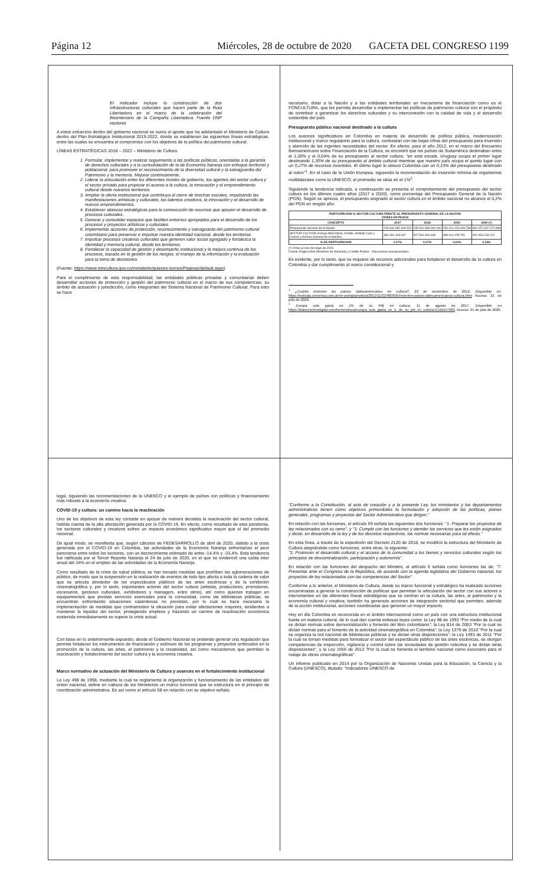Página 12 Miércoles, 28 de octubre de 2020 GACETA DEL CONGRESO 1199
El indicador incluye la construcción de dos infraestructuras culturales que hacen parte de la Ruta Libertadora en el marco de la celebración del Bicentenario de la Campaña Libertadora. Fuente DNP sectores
A estos esfuerzos dentro del gobierno nacional se suma el aporte que ha adelantado el Ministerio de Cultura dentro del Plan Estratégico Institucional 2019-2022, donde se establecen las siguientes líneas estratégicas, entre las cuales se encuentra el compromiso con los objetivos de la política del patrimonio cultural:
LÍNEAS ESTRATÉGICAS 2018 – 2022 – Ministerio de Cultura
1. Formular, implementar y realizar seguimiento a las políticas públicas, orientadas a la garantía de derechos culturales y a la consolidación de la de Economía Naranja con enfoque territorial y poblacional, para promover el reconocimiento de la diversidad cultural y la salvaguardia del Patrimonio y la memoria. Mejorar continuamente.
2. Liderar la articulación entre los diferentes niveles de gobierno, los agentes del sector cultura y el sector privado para propiciar el acceso a la cultura, la innovación y el emprendimiento cultural desde nuestros territorios.
3. Ampliar la oferta institucional que contribuya al cierre de brechas sociales, impulsando las manifestaciones artísticas y culturales, los talentos creativos, la innovación y el desarrollo de nuevos emprendimientos.
4. Establecer alianzas estratégicas para la consecución de recursos que apoyen el desarrollo de procesos culturales.
5. Generar y consolidar espacios que faciliten entornos apropiados para el desarrollo de los procesos y proyectos artísticos y culturales.
6. Implementar acciones de protección, reconocimiento y salvaguarda del patrimonio cultural colombiano para preservar e impulsar nuestra identidad nacional, desde los territorios.
7. Impulsar procesos creativos culturales que generen valor social agregado y fortalezca la identidad y memoria cultural, desde los territorios.
8. Fortalecer la capacidad de gestión y desempeño institucional y la mejora continua de los procesos, basada en la gestión de los riesgos, el manejo de la información y la evaluación para la toma de decisiones.
(Fuente: https://www.mincultura.gov.co/ministerio/quienes-somos/Paginas/default.aspx)
Para el cumplimiento de esta responsabilidad, las entidades públicas privadas y comunitarias deben desarrollar acciones de protección y gestión del patrimonio cultural en el marco de sus competencias, su ámbito de actuación y jurisdicción, como integrantes del Sistema Nacional de Patrimonio Cultural. Para esto se hace
necesario, dotar a la Nación y a las entidades territoriales un mecanismo de financiación como es el FONCULTURA, que les permita desarrollar e implementar las políticas de patrimonio cultural con el propósito de contribuir a garantizar los derechos culturales y su interconexión con la calidad de vida y el desarrollo sostenible del país.
Presupuesto público nacional destinado a la cultura
Los avances significativos en Colombia en materia de desarrollo de política pública, modernización institucional y marco regulatorio para la cultura, contrastan con las bajas cifras del presupuesto para inversión y atención de las ingentes necesidades del sector. En efecto, para el año 2012, en el marco del Encuentro Iberoamericano sobre Financiación de la Cultura, se encontró que los países de Sudamérica destinaban entre el 1,30% y el 0,04% de su presupuesto al sector cultura: "en esta escala, Uruguay ocupa el primer lugar destinando 1,30% de su presupuesto al ámbito cultural mientras que nuestro país ocupa el quinto lugar con un 0,27% de recursos invertidos. El último lugar lo obtuvo Colombia con un 0,10% del presupuesto destinado al rubro"<sup>1</sup>. En el caso de la Unión Europea, siguiendo la recomendación de inversión mínima de organismos multilaterales como la UNESCO, el promedio se sitúa en el 1%<sup>2</sup>.
Siguiendo la tendencia indicada, a continuación se presenta el comportamiento del presupuesto del sector cultura en los últimos cuatro años (2017 a 2020), como porcentaje del Presupuesto General de la Nación (PGN). Según se aprecia, el presupuesto asignado al sector cultura en el ámbito nacional no alcanza el 0,2% del PGN en ningún año:
| PARTICIPACION % SECTOR CULTURA FRENTE AL PRESUPUESTO GENERAL DE LA NACION CIFRAS EN PESOS | | | | |
| --- | --- | --- | --- | --- |
| CONCEPTO | 2017 | 2018 | 2019 | 2020 (*) |
| Presupuesto General de la Nación | 229.316.082.409.510 | 235.941.693.000.000 | 250.411.223.449.788 | 300.257.637.472.958 |
| SECTOR CULTURA (incluye MinCultura, ICANH, Instituto Caro y Cuervo y Archivo General de la Nación) | 380.331.423.347 | 407.561.564.465 | 383.014.478.751 | 402.453.233.122 |
| % DE PARTICIPACION | 0,17% | 0,17% | 0,15% | 0,13% |
(*) Cifras al mes de mayo de 2020
Fuente: Pagina Web Ministerio de Hacienda y Crédito Publico - Ejecuciones presupuestales
Es evidente, por lo tanto, que se requiere de recursos adicionales para fortalecer el desarrollo de la cultura en Colombia y dar cumplimiento al marco constitucional y
<sup>1</sup> ¿Cuánto invierten los países latinoamericanos en cultura?, 22 de noviembre de 2012. Disponible en: https://noticias.universia.com.ar/en-portada/noticia/2012/11/22/983635/invierten-paises-latinoamericanos-cultura.html Acceso: 21 de julio de 2020.
<sup>2</sup> Europa solo gasta un 1% de su PIB en cultura, 11 de agosto de 2017. Disponible en https://diariocentesdigital.com/hemeroteca/europa_solo_gasta_un_1-_de_su_pib_en_cultura-EUDD57363. Acceso: 21 de julio de 2020.
legal, siguiendo las recomendaciones de la UNESCO y el ejemplo de países con políticas y financiamiento más robusto a la economía creativa.
COVID-19 y cultura: un camino hacia la reactivación
Uno de los objetivos de esta ley consiste en apoyar de manera decidida la reactivación del sector cultural, habida cuenta de la alta afectación generada por la COVID-19. En efecto, como resultado de esta pandemia, los sectores culturales y creativos sufren un impacto económico significativo mayor que el del promedio nacional.
De igual modo, se manifiesta que, según cálculos de FEDESARROLLO de abril de 2020, debido a la crisis generada por el COVID-19 en Colombia, las actividades de la Economía Naranja enfrentarían el peor panorama entre todos los sectores, con un decrecimiento estimado de entre -14,4% y -33,4%. Esta tendencia fue ratificada por el Tercer Reporte Naranja el 24 de julio de 2020, en el que se evidenció una caída inter anual del 34% en el empleo de las actividades de la Economía Naranja.
Como resultado de la crisis de salud pública, se han tomado medidas que prohíben las aglomeraciones de público, de modo que la suspensión en la realización de eventos de todo tipo afecta a toda la cadena de valor que se articula alrededor de los espectáculos públicos de las artes escénicas y de la exhibición cinematográfica y, por lo tanto, importantes actores del sector cultura (artistas, productores, promotores, escenarios, gestores culturales, exhibidores y managers, entre otros), así como quienes trabajan en equipamientos que prestan servicios esenciales para la comunidad, como las bibliotecas públicas, se encuentran enfrentando situaciones calamitosas no previstas, por lo cual se hace necesaria la implementación de medidas que contrarresten la situación para evitar afectaciones mayores, tendientes a mantener la liquidez del sector, protegiendo empleos y trazando un camino de reactivación económica sostenida inmediatamente se supere la crisis actual.
Con base en lo anteriormente expuesto, desde el Gobierno Nacional se pretende generar una regulación que permita fortalecer los instrumentos de financiación y estímulo de los programas y proyectos enfocados en la promoción de la cultura, las artes, el patrimonio y la creatividad, así como mecanismos que permitan la reactivación y fortalecimiento del sector cultura y la economía creativa.
Marco normativo de actuación del Ministerio de Cultura y avances en el fortalecimiento institucional
La Ley 498 de 1998, mediante la cual se reglamenta la organización y funcionamiento de las entidades del orden nacional, define en cabeza de los Ministerios un marco funcional que se estructura en el principio de coordinación administrativa. Es así como el artículo 58 en relación con su objetivo señala:
"Conforme a la Constitución, al acto de creación y a la presente Ley, los ministerios y los departamentos administrativos tienen como objetivos primordiales la formulación y adopción de las políticas, planes generales, programas y proyectos del Sector Administrativo que dirigen."
En relación con las funciones, el artículo 59 señala las siguientes dos funciones: "1. Preparar los proyectos de ley relacionados con su ramo", y "3. Cumplir con las funciones y atender los servicios que les están asignados y dictar, en desarrollo de la ley y de los decretos respectivos, las normas necesarias para tal efecto."
En esta línea, a través de la expedición del Decreto 2120 de 2018, se modificó la estructura del Ministerio de Cultura asignándole como funciones, entre otras, la siguiente:
"3. Promover el desarrollo cultural y el acceso de la comunidad a los bienes y servicios culturales según los principios de descentralización, participación y autonomía".
En relación con las funciones del despacho del Ministro, el artículo 6 señala como funciones las de: "7. Presentar ante el Congreso de la República, de acuerdo con la agenda legislativa del Gobierno nacional, los proyectos de ley relacionados con las competencias del Sector".
Conforme a lo anterior, el Ministerio de Cultura, desde su marco funcional y estratégico ha realizado acciones encaminadas a generar la construcción de políticas que permitan la articulación del sector con sus actores e intervinientes en las diferentes líneas estratégicas que se centran en la cultura, las artes, el patrimonio y la economía cultural y creativa; también ha generado acciones de integración sectorial que permiten, además de la acción institucional, acciones coordinadas que generan un mayor impacto.
Hoy en día Colombia es reconocida en el ámbito internacional como un país con una estructura institucional fuerte en materia cultural, de lo cual dan cuenta exitosas leyes como: la Ley 98 de 1993 "Por medio de la cual se dictan normas sobre democratización y fomento del libro colombiano"; la Ley 814 de 2003 "Por la cual se dictan normas para el fomento de la actividad cinematográfica en Colombia"; la Ley 1379 de 2010 "Por la cual se organiza la red nacional de bibliotecas públicas y se dictan otras disposiciones"; la Ley 1493 de 2011 "Por la cual se toman medidas para formalizar el sector del espectáculo público de las artes escénicas, se otorgan competencias de inspección, vigilancia y control sobre las sociedades de gestión colectiva y se dictan otras disposiciones", y la Ley 1556 de 2012 "Por la cual se fomenta el territorio nacional como escenario para el rodaje de obras cinematográficas".
Un informe publicado en 2014 por la Organización de Naciones Unidas para la Educación, la Ciencia y la Cultura (UNESCO), titulado: "Indicadores UNESCO de